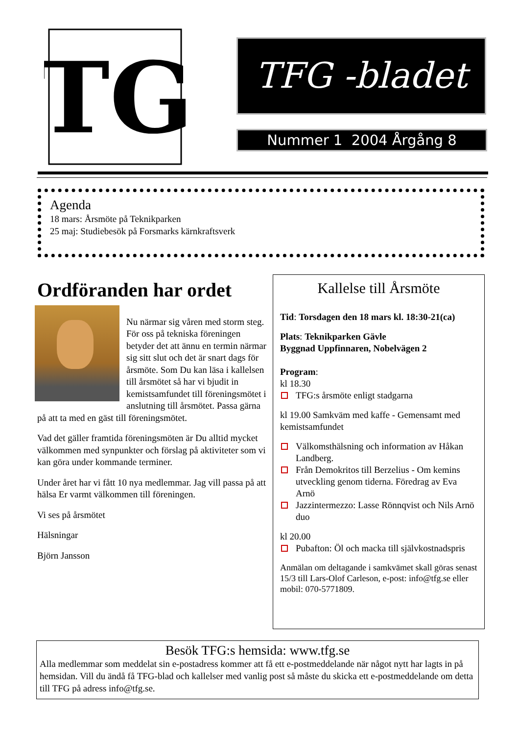TG
TFG -bladet
Nummer 1 2004 Årgång 8
Agenda
18 mars: Årsmöte på Teknikparken
25 maj: Studiebesök på Forsmarks kärnkraftsverk
Ordföranden har ordet
Nu närmar sig våren med storm steg. För oss på tekniska föreningen betyder det att ännu en termin närmar sig sitt slut och det är snart dags för årsmöte. Som Du kan läsa i kallelsen till årsmötet så har vi bjudit in kemistsamfundet till föreningsmötet i anslutning till årsmötet. Passa gärna på att ta med en gäst till föreningsmötet.
Vad det gäller framtida föreningsmöten är Du alltid mycket välkommen med synpunkter och förslag på aktiviteter som vi kan göra under kommande terminer.
Under året har vi fått 10 nya medlemmar. Jag vill passa på att hälsa Er varmt välkommen till föreningen.
Vi ses på årsmötet
Hälsningar
Björn Jansson
Kallelse till Årsmöte
Tid: Torsdagen den 18 mars kl. 18:30-21(ca)
Plats: Teknikparken Gävle
Byggnad Uppfinnaren, Nobelvägen 2
Program:
kl 18.30
TFG:s årsmöte enligt stadgarna
kl 19.00 Samkväm med kaffe - Gemensamt med kemistsamfundet
Välkomsthälsning och information av Håkan Landberg.
Från Demokritos till Berzelius - Om kemins utveckling genom tiderna. Föredrag av Eva Arnö
Jazzintermezzo: Lasse Rönnqvist och Nils Arnö duo
kl 20.00
Pubafton: Öl och macka till självkostnadspris
Anmälan om deltagande i samkvämet skall göras senast 15/3 till Lars-Olof Carleson, e-post: info@tfg.se eller mobil: 070-5771809.
Besök TFG:s hemsida: www.tfg.se
Alla medlemmar som meddelat sin e-postadress kommer att få ett e-postmeddelande när något nytt har lagts in på hemsidan. Vill du ändå få TFG-blad och kallelser med vanlig post så måste du skicka ett e-postmeddelande om detta till TFG på adress info@tfg.se.